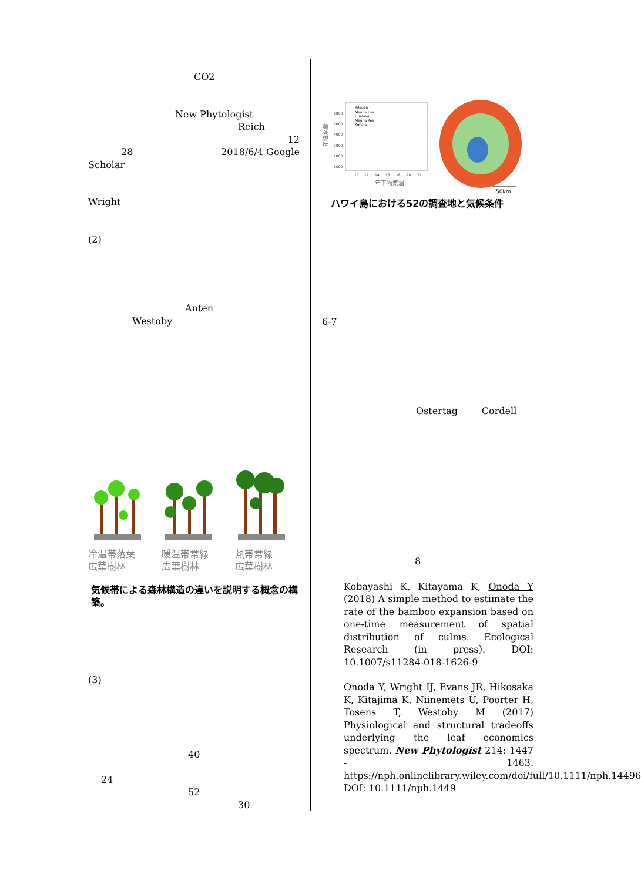CO2
New Phytologist
Reich
12
28 2018/6/4 Google
Scholar
Wright
(2)
Anten
Westoby
冷温帯落葉
広葉樹林
暖温帯常緑
広葉樹林
熱帯常緑
広葉樹林
気候帯による森林構造の違いを説明する概念の構築。
(3)
40
24
52
30
年降水量
6000
5000
4000
3000
2000
1000
10
12
14
16
18
20
22
年平均気温
Kilauea
Mauna Loa
Hualalai
Mauna Kea
Kohala
50km
ハワイ島における52の調査地と気候条件
6-7
Ostertag Cordell
8
Kobayashi K, Kitayama K, Onoda Y (2018) A simple method to estimate the rate of the bamboo expansion based on one-time measurement of spatial distribution of culms. Ecological Research (in press). DOI: 10.1007/s11284-018-1626-9
Onoda Y, Wright IJ, Evans JR, Hikosaka K, Kitajima K, Niinemets Ü, Poorter H, Tosens T, Westoby M (2017) Physiological and structural tradeoffs underlying the leaf economics spectrum. New Phytologist 214: 1447 - 1463. https://nph.onlinelibrary.wiley.com/doi/full/10.1111/nph.14496 DOI: 10.1111/nph.1449